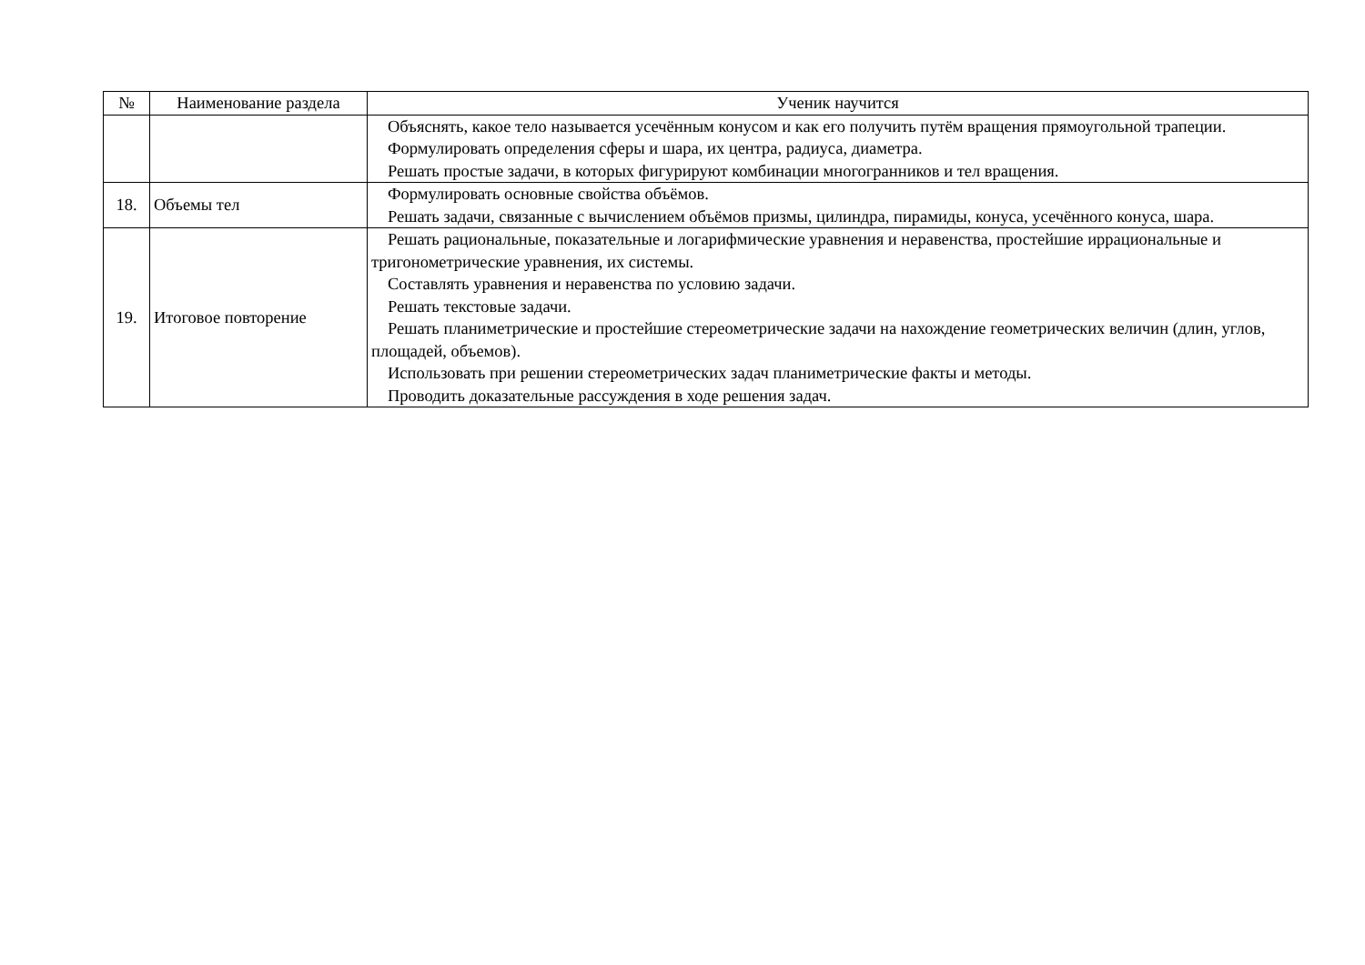| № | Наименование раздела | Ученик научится |
| --- | --- | --- |
| | | Объяснять, какое тело называется усечённым конусом и как его получить путём вращения прямоугольной трапеции. Формулировать определения сферы и шара, их центра, радиуса, диаметра. Решать простые задачи, в которых фигурируют комбинации многогранников и тел вращения. |
| 18. | Объемы тел | Формулировать основные свойства объёмов. Решать задачи, связанные с вычислением объёмов призмы, цилиндра, пирамиды, конуса, усечённого конуса, шара. |
| 19. | Итоговое повторение | Решать рациональные, показательные и логарифмические уравнения и неравенства, простейшие иррациональные и тригонометрические уравнения, их системы. Составлять уравнения и неравенства по условию задачи. Решать текстовые задачи. Решать планиметрические и простейшие стереометрические задачи на нахождение геометрических величин (длин, углов, площадей, объемов). Использовать при решении стереометрических задач планиметрические факты и методы. Проводить доказательные рассуждения в ходе решения задач. |